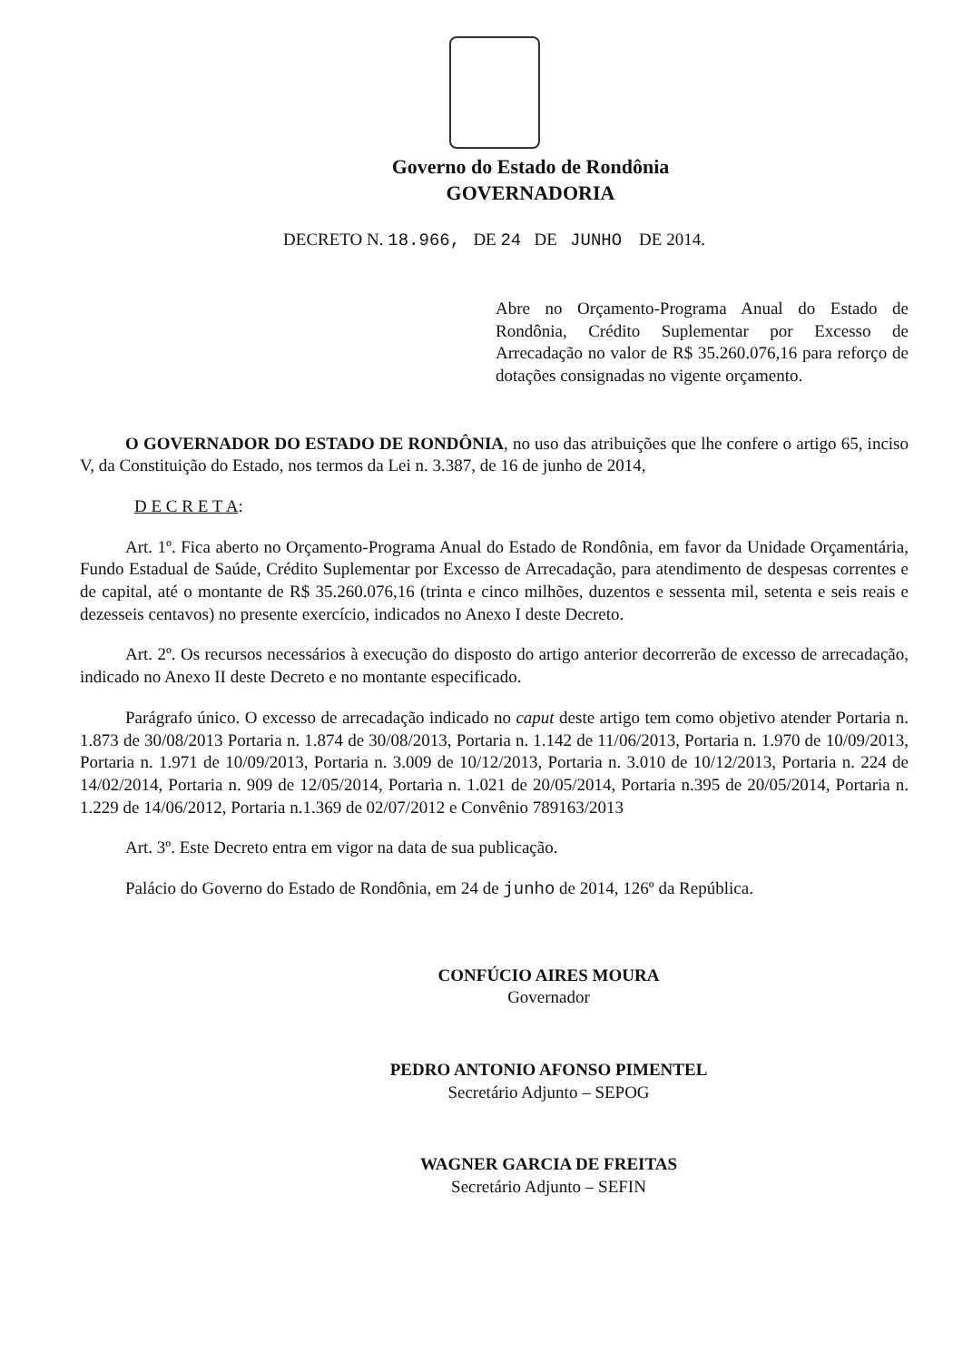Governo do Estado de Rondônia
GOVERNADORIA
DECRETO N. 18.966, DE 24 DE JUNHO DE 2014.
Abre no Orçamento-Programa Anual do Estado de Rondônia, Crédito Suplementar por Excesso de Arrecadação no valor de R$ 35.260.076,16 para reforço de dotações consignadas no vigente orçamento.
O GOVERNADOR DO ESTADO DE RONDÔNIA, no uso das atribuições que lhe confere o artigo 65, inciso V, da Constituição do Estado, nos termos da Lei n. 3.387, de 16 de junho de 2014,
D E C R E T A:
Art. 1º. Fica aberto no Orçamento-Programa Anual do Estado de Rondônia, em favor da Unidade Orçamentária, Fundo Estadual de Saúde, Crédito Suplementar por Excesso de Arrecadação, para atendimento de despesas correntes e de capital, até o montante de R$ 35.260.076,16 (trinta e cinco milhões, duzentos e sessenta mil, setenta e seis reais e dezesseis centavos) no presente exercício, indicados no Anexo I deste Decreto.
Art. 2º. Os recursos necessários à execução do disposto do artigo anterior decorrerão de excesso de arrecadação, indicado no Anexo II deste Decreto e no montante especificado.
Parágrafo único. O excesso de arrecadação indicado no caput deste artigo tem como objetivo atender Portaria n. 1.873 de 30/08/2013 Portaria n. 1.874 de 30/08/2013, Portaria n. 1.142 de 11/06/2013, Portaria n. 1.970 de 10/09/2013, Portaria n. 1.971 de 10/09/2013, Portaria n. 3.009 de 10/12/2013, Portaria n. 3.010 de 10/12/2013, Portaria n. 224 de 14/02/2014, Portaria n. 909 de 12/05/2014, Portaria n. 1.021 de 20/05/2014, Portaria n.395 de 20/05/2014, Portaria n. 1.229 de 14/06/2012, Portaria n.1.369 de 02/07/2012 e Convênio 789163/2013
Art. 3º. Este Decreto entra em vigor na data de sua publicação.
Palácio do Governo do Estado de Rondônia, em 24 de junho de 2014, 126º da República.
CONFÚCIO AIRES MOURA
Governador
PEDRO ANTONIO AFONSO PIMENTEL
Secretário Adjunto – SEPOG
WAGNER GARCIA DE FREITAS
Secretário Adjunto – SEFIN